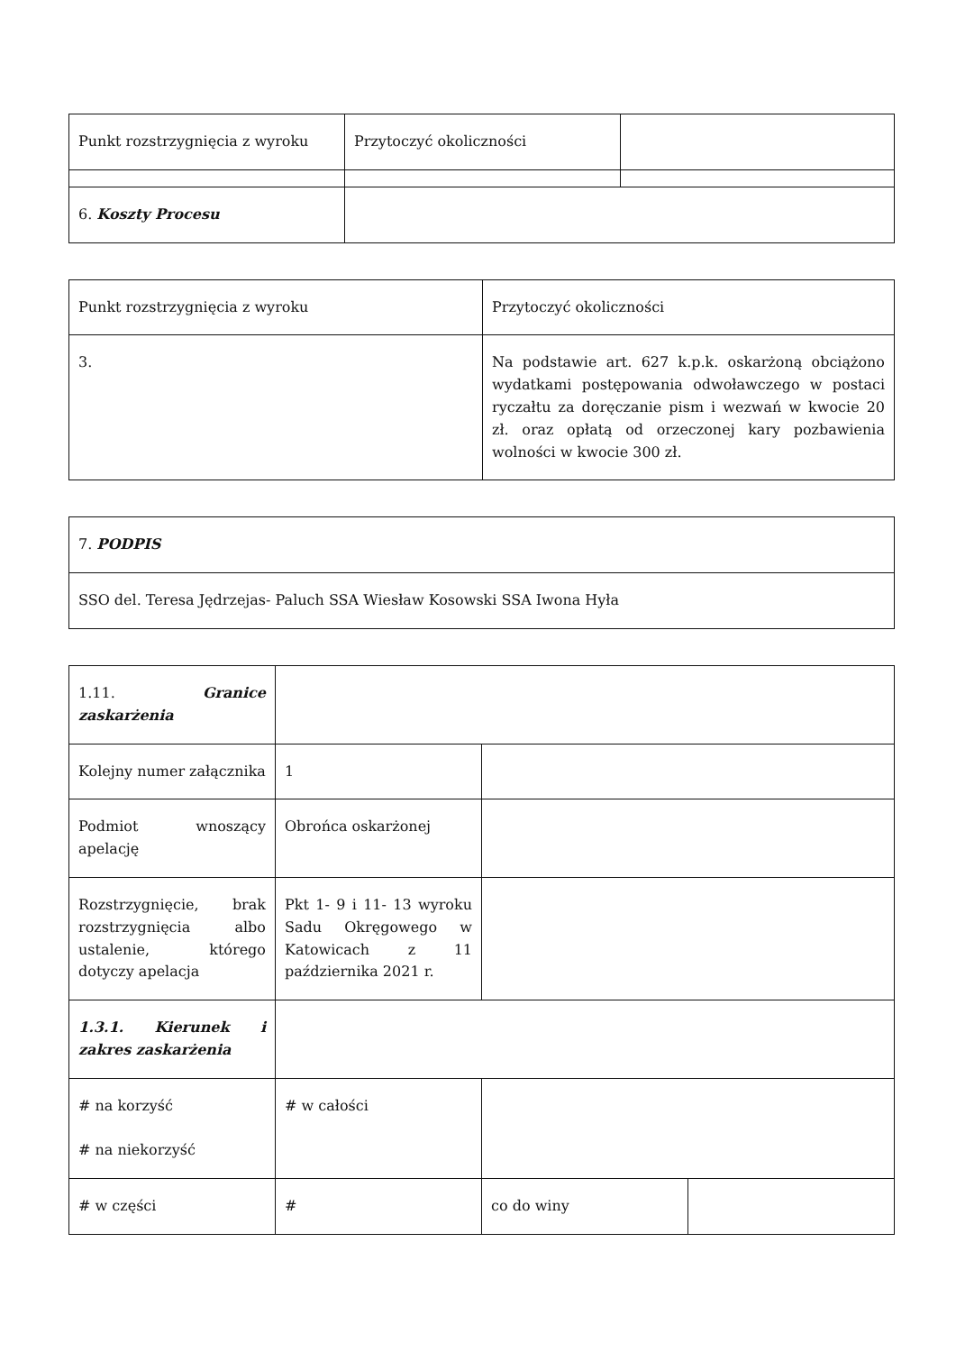| Punkt rozstrzygnięcia z wyroku | Przytoczyć okoliczności | |
| 6. Koszty Procesu | | |
| Punkt rozstrzygnięcia z wyroku | Przytoczyć okoliczności |
| 3. | Na podstawie art. 627 k.p.k. oskarżoną obciążono wydatkami postępowania odwoławczego w postaci ryczałtu za doręczanie pism i wezwań w kwocie 20 zł. oraz opłatą od orzeczonej kary pozbawienia wolności w kwocie 300 zł. |
| 7. PODPIS |
| SSO del. Teresa Jędrzejas- Paluch SSA Wiesław Kosowski SSA Iwona Hyła |
| 1.11. Granice zaskarżenia | | | |
| Kolejny numer załącznika | 1 | | |
| Podmiot wnoszący apelację | Obrońca oskarżonej | | |
| Rozstrzygnięcie, brak rozstrzygnięcia albo ustalenie, którego dotyczy apelacja | Pkt 1- 9 i 11- 13 wyroku Sadu Okręgowego w Katowicach z 11 października 2021 r. | | |
| 1.3.1. Kierunek i zakres zaskarżenia | | | |
| # na korzyść # na niekorzyść | # w całości | | |
| # w części | # | co do winy | |